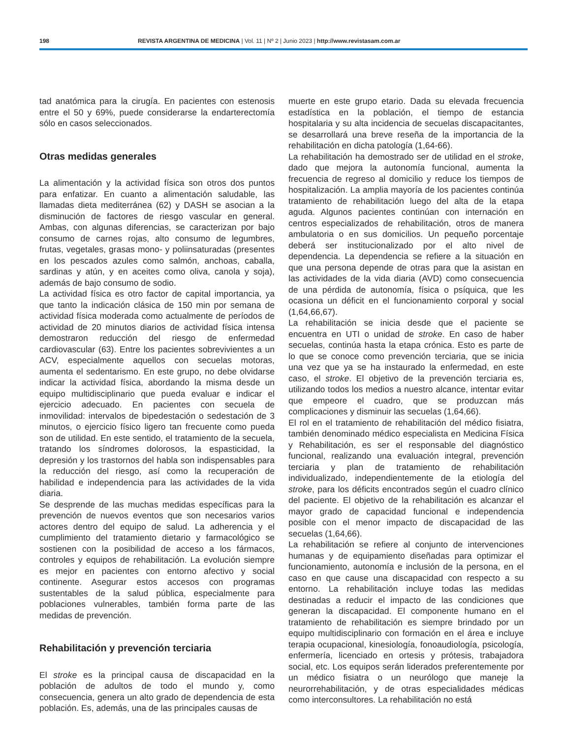198 REVISTA ARGENTINA DE MEDICINA | Vol. 11 | Nº 2 | Junio 2023 | http://www.revistasam.com.ar
tad anatómica para la cirugía. En pacientes con estenosis entre el 50 y 69%, puede considerarse la endarterectomía sólo en casos seleccionados.
Otras medidas generales
La alimentación y la actividad física son otros dos puntos para enfatizar. En cuanto a alimentación saludable, las llamadas dieta mediterránea (62) y DASH se asocian a la disminución de factores de riesgo vascular en general. Ambas, con algunas diferencias, se caracterizan por bajo consumo de carnes rojas, alto consumo de legumbres, frutas, vegetales, grasas mono- y poliinsaturadas (presentes en los pescados azules como salmón, anchoas, caballa, sardinas y atún, y en aceites como oliva, canola y soja), además de bajo consumo de sodio.
La actividad física es otro factor de capital importancia, ya que tanto la indicación clásica de 150 min por semana de actividad física moderada como actualmente de períodos de actividad de 20 minutos diarios de actividad física intensa demostraron reducción del riesgo de enfermedad cardiovascular (63). Entre los pacientes sobrevivientes a un ACV, especialmente aquellos con secuelas motoras, aumenta el sedentarismo. En este grupo, no debe olvidarse indicar la actividad física, abordando la misma desde un equipo multidisciplinario que pueda evaluar e indicar el ejercicio adecuado. En pacientes con secuela de inmovilidad: intervalos de bipedestación o sedestación de 3 minutos, o ejercicio físico ligero tan frecuente como pueda son de utilidad. En este sentido, el tratamiento de la secuela, tratando los síndromes dolorosos, la espasticidad, la depresión y los trastornos del habla son indispensables para la reducción del riesgo, así como la recuperación de habilidad e independencia para las actividades de la vida diaria.
Se desprende de las muchas medidas específicas para la prevención de nuevos eventos que son necesarios varios actores dentro del equipo de salud. La adherencia y el cumplimiento del tratamiento dietario y farmacológico se sostienen con la posibilidad de acceso a los fármacos, controles y equipos de rehabilitación. La evolución siempre es mejor en pacientes con entorno afectivo y social continente. Asegurar estos accesos con programas sustentables de la salud pública, especialmente para poblaciones vulnerables, también forma parte de las medidas de prevención.
Rehabilitación y prevención terciaria
El stroke es la principal causa de discapacidad en la población de adultos de todo el mundo y, como consecuencia, genera un alto grado de dependencia de esta población. Es, además, una de las principales causas de
muerte en este grupo etario. Dada su elevada frecuencia estadística en la población, el tiempo de estancia hospitalaria y su alta incidencia de secuelas discapacitantes, se desarrollará una breve reseña de la importancia de la rehabilitación en dicha patología (1,64-66).
La rehabilitación ha demostrado ser de utilidad en el stroke, dado que mejora la autonomía funcional, aumenta la frecuencia de regreso al domicilio y reduce los tiempos de hospitalización. La amplia mayoría de los pacientes continúa tratamiento de rehabilitación luego del alta de la etapa aguda. Algunos pacientes continúan con internación en centros especializados de rehabilitación, otros de manera ambulatoria o en sus domicilios. Un pequeño porcentaje deberá ser institucionalizado por el alto nivel de dependencia. La dependencia se refiere a la situación en que una persona depende de otras para que la asistan en las actividades de la vida diaria (AVD) como consecuencia de una pérdida de autonomía, física o psíquica, que les ocasiona un déficit en el funcionamiento corporal y social (1,64,66,67).
La rehabilitación se inicia desde que el paciente se encuentra en UTI o unidad de stroke. En caso de haber secuelas, continúa hasta la etapa crónica. Esto es parte de lo que se conoce como prevención terciaria, que se inicia una vez que ya se ha instaurado la enfermedad, en este caso, el stroke. El objetivo de la prevención terciaria es, utilizando todos los medios a nuestro alcance, intentar evitar que empeore el cuadro, que se produzcan más complicaciones y disminuir las secuelas (1,64,66).
El rol en el tratamiento de rehabilitación del médico fisiatra, también denominado médico especialista en Medicina Física y Rehabilitación, es ser el responsable del diagnóstico funcional, realizando una evaluación integral, prevención terciaria y plan de tratamiento de rehabilitación individualizado, independientemente de la etiología del stroke, para los déficits encontrados según el cuadro clínico del paciente. El objetivo de la rehabilitación es alcanzar el mayor grado de capacidad funcional e independencia posible con el menor impacto de discapacidad de las secuelas (1,64,66).
La rehabilitación se refiere al conjunto de intervenciones humanas y de equipamiento diseñadas para optimizar el funcionamiento, autonomía e inclusión de la persona, en el caso en que cause una discapacidad con respecto a su entorno. La rehabilitación incluye todas las medidas destinadas a reducir el impacto de las condiciones que generan la discapacidad. El componente humano en el tratamiento de rehabilitación es siempre brindado por un equipo multidisciplinario con formación en el área e incluye terapia ocupacional, kinesiología, fonoaudiología, psicología, enfermería, licenciado en ortesis y prótesis, trabajadora social, etc. Los equipos serán liderados preferentemente por un médico fisiatra o un neurólogo que maneje la neurorrehabilitación, y de otras especialidades médicas como interconsultores. La rehabilitación no está